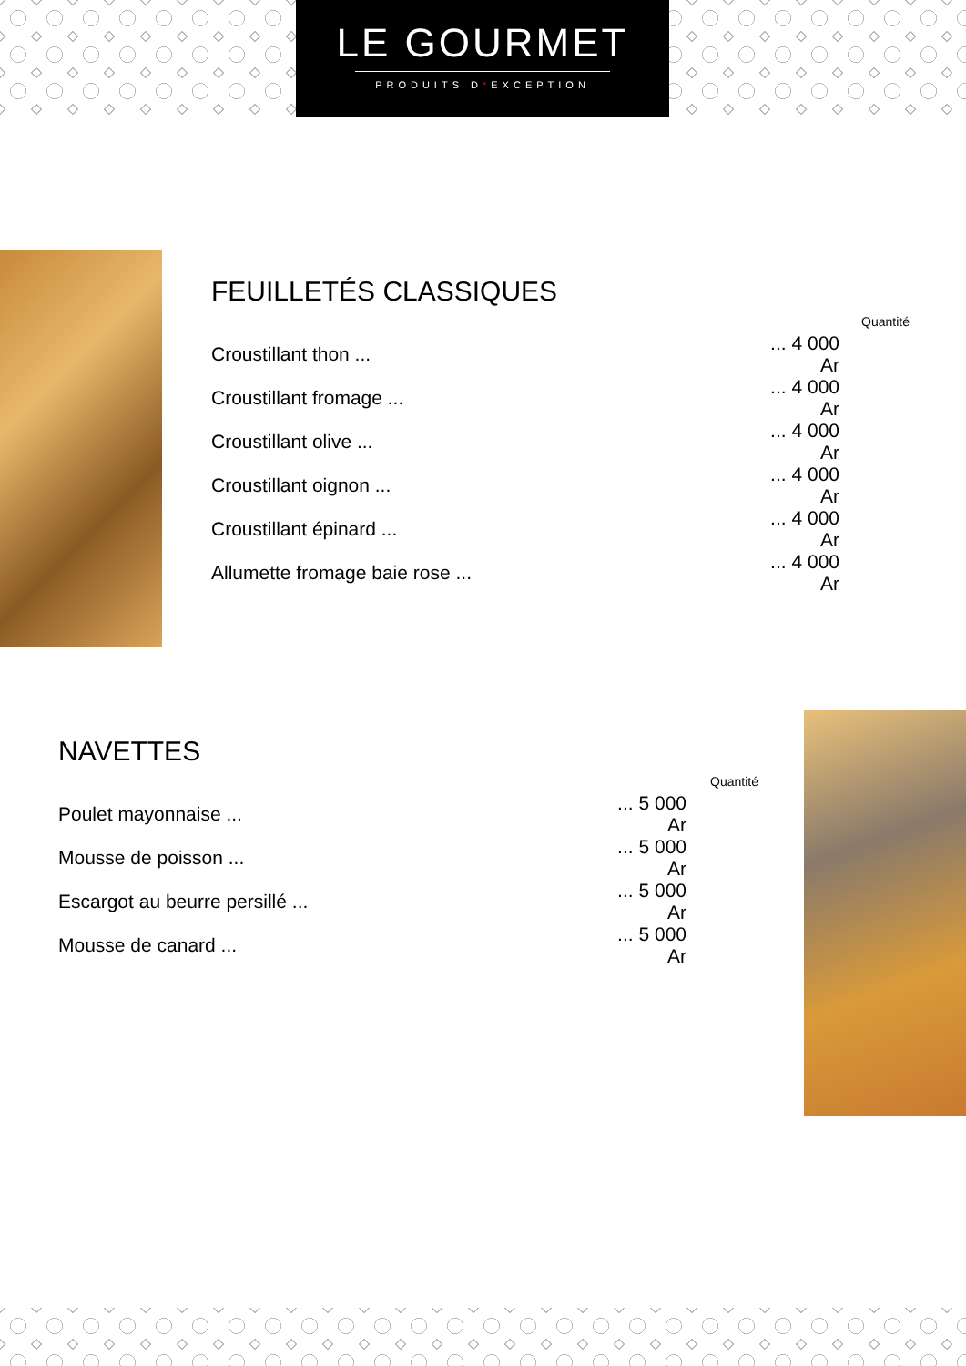LE GOURMET
PRODUITS D*EXCEPTION
FEUILLETÉS CLASSIQUES
| | | Quantité |
| --- | --- | --- |
| Croustillant thon ... | ... 4 000 Ar | |
| Croustillant fromage ... | ... 4 000 Ar | |
| Croustillant olive ... | ... 4 000 Ar | |
| Croustillant oignon ... | ... 4 000 Ar | |
| Croustillant épinard ... | ... 4 000 Ar | |
| Allumette fromage baie rose ... | ... 4 000 Ar | |
NAVETTES
| | | Quantité |
| --- | --- | --- |
| Poulet mayonnaise ... | ... 5 000 Ar | |
| Mousse de poisson ... | ... 5 000 Ar | |
| Escargot au beurre persillé ... | ... 5 000 Ar | |
| Mousse de canard ... | ... 5 000 Ar | |